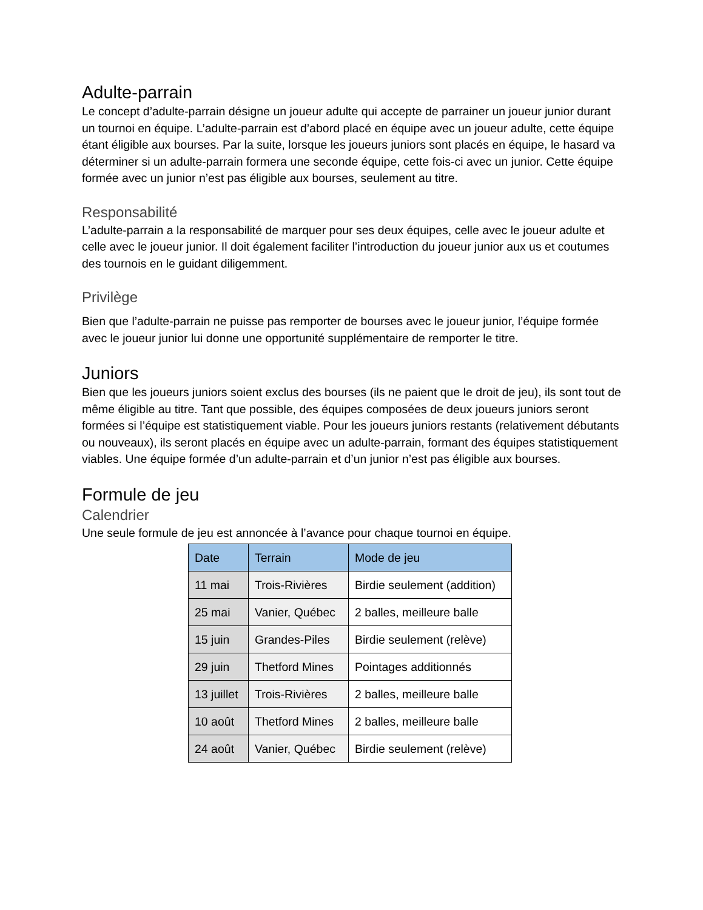Adulte-parrain
Le concept d’adulte-parrain désigne un joueur adulte qui accepte de parrainer un joueur junior durant un tournoi en équipe. L’adulte-parrain est d’abord placé en équipe avec un joueur adulte, cette équipe étant éligible aux bourses. Par la suite, lorsque les joueurs juniors sont placés en équipe, le hasard va déterminer si un adulte-parrain formera une seconde équipe, cette fois-ci avec un junior. Cette équipe formée avec un junior n’est pas éligible aux bourses, seulement au titre.
Responsabilité
L’adulte-parrain a la responsabilité de marquer pour ses deux équipes, celle avec le joueur adulte et celle avec le joueur junior. Il doit également faciliter l’introduction du joueur junior aux us et coutumes des tournois en le guidant diligemment.
Privilège
Bien que l’adulte-parrain ne puisse pas remporter de bourses avec le joueur junior, l’équipe formée avec le joueur junior lui donne une opportunité supplémentaire de remporter le titre.
Juniors
Bien que les joueurs juniors soient exclus des bourses (ils ne paient que le droit de jeu), ils sont tout de même éligible au titre. Tant que possible, des équipes composées de deux joueurs juniors seront formées si l’équipe est statistiquement viable. Pour les joueurs juniors restants (relativement débutants ou nouveaux), ils seront placés en équipe avec un adulte-parrain, formant des équipes statistiquement viables. Une équipe formée d’un adulte-parrain et d’un junior n’est pas éligible aux bourses.
Formule de jeu
Calendrier
Une seule formule de jeu est annoncée à l’avance pour chaque tournoi en équipe.
| Date | Terrain | Mode de jeu |
| --- | --- | --- |
| 11 mai | Trois-Rivières | Birdie seulement (addition) |
| 25 mai | Vanier, Québec | 2 balles, meilleure balle |
| 15 juin | Grandes-Piles | Birdie seulement (relève) |
| 29 juin | Thetford Mines | Pointages additionnés |
| 13 juillet | Trois-Rivières | 2 balles, meilleure balle |
| 10 août | Thetford Mines | 2 balles, meilleure balle |
| 24 août | Vanier, Québec | Birdie seulement (relève) |